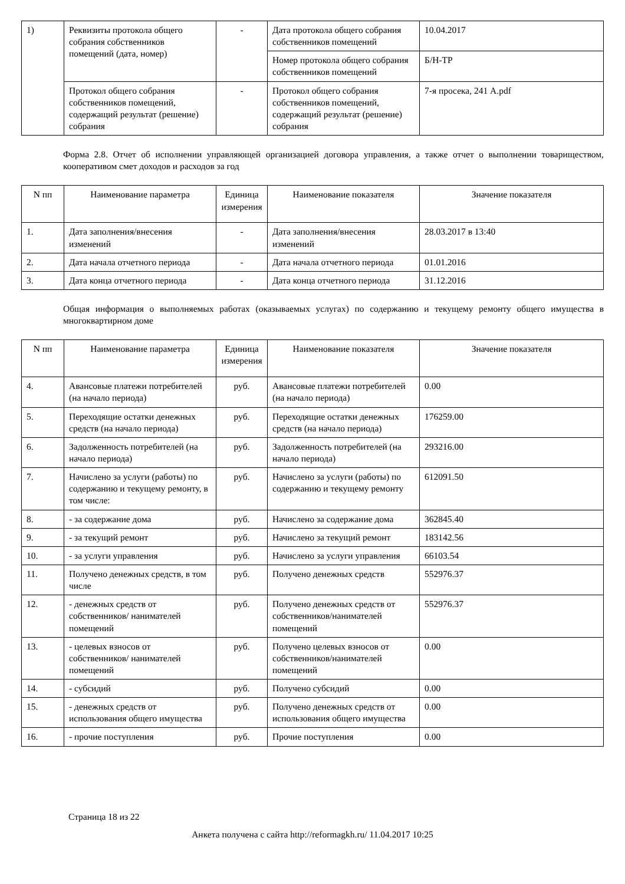| 1) | Реквизиты протокола общего собрания собственников помещений (дата, номер) | - | Дата протокола общего собрания собственников помещений | 10.04.2017 |
| | | | Номер протокола общего собрания собственников помещений | Б/Н-ТР |
| | Протокол общего собрания собственников помещений, содержащий результат (решение) собрания | - | Протокол общего собрания собственников помещений, содержащий результат (решение) собрания | 7-я просека, 241 А.pdf |
Форма 2.8. Отчет об исполнении управляющей организацией договора управления, а также отчет о выполнении товариществом, кооперативом смет доходов и расходов за год
| N пп | Наименование параметра | Единица измерения | Наименование показателя | Значение показателя |
| --- | --- | --- | --- | --- |
| 1. | Дата заполнения/внесения изменений | - | Дата заполнения/внесения изменений | 28.03.2017 в 13:40 |
| 2. | Дата начала отчетного периода | - | Дата начала отчетного периода | 01.01.2016 |
| 3. | Дата конца отчетного периода | - | Дата конца отчетного периода | 31.12.2016 |
Общая информация о выполняемых работах (оказываемых услугах) по содержанию и текущему ремонту общего имущества в многоквартирном доме
| N пп | Наименование параметра | Единица измерения | Наименование показателя | Значение показателя |
| --- | --- | --- | --- | --- |
| 4. | Авансовые платежи потребителей (на начало периода) | руб. | Авансовые платежи потребителей (на начало периода) | 0.00 |
| 5. | Переходящие остатки денежных средств (на начало периода) | руб. | Переходящие остатки денежных средств (на начало периода) | 176259.00 |
| 6. | Задолженность потребителей (на начало периода) | руб. | Задолженность потребителей (на начало периода) | 293216.00 |
| 7. | Начислено за услуги (работы) по содержанию и текущему ремонту, в том числе: | руб. | Начислено за услуги (работы) по содержанию и текущему ремонту | 612091.50 |
| 8. | - за содержание дома | руб. | Начислено за содержание дома | 362845.40 |
| 9. | - за текущий ремонт | руб. | Начислено за текущий ремонт | 183142.56 |
| 10. | - за услуги управления | руб. | Начислено за услуги управления | 66103.54 |
| 11. | Получено денежных средств, в том числе | руб. | Получено денежных средств | 552976.37 |
| 12. | - денежных средств от собственников/ нанимателей помещений | руб. | Получено денежных средств от собственников/нанимателей помещений | 552976.37 |
| 13. | - целевых взносов от собственников/ нанимателей помещений | руб. | Получено целевых взносов от собственников/нанимателей помещений | 0.00 |
| 14. | - субсидий | руб. | Получено субсидий | 0.00 |
| 15. | - денежных средств от использования общего имущества | руб. | Получено денежных средств от использования общего имущества | 0.00 |
| 16. | - прочие поступления | руб. | Прочие поступления | 0.00 |
Страница 18 из 22
Анкета получена с сайта http://reformagkh.ru/ 11.04.2017 10:25